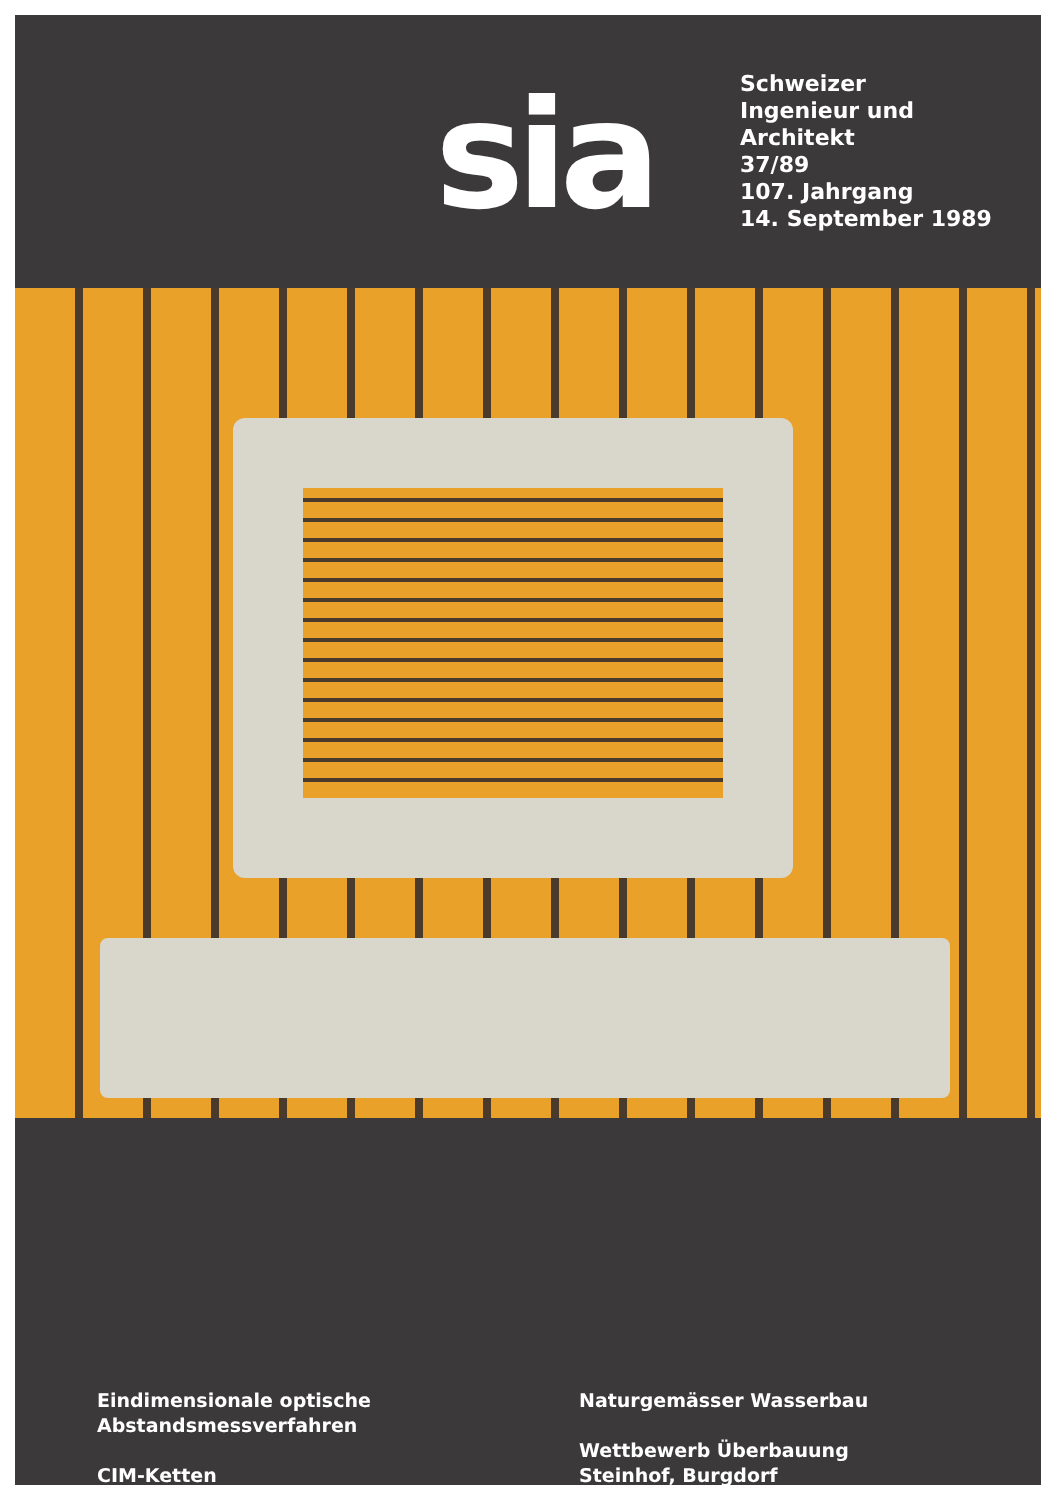sia
Schweizer
Ingenieur und
Architekt
37/89
107. Jahrgang
14. September 1989
Eindimensionale optische
Abstandsmessverfahren
CIM-Ketten
Naturgemässer Wasserbau
Wettbewerb Überbauung
Steinhof, Burgdorf